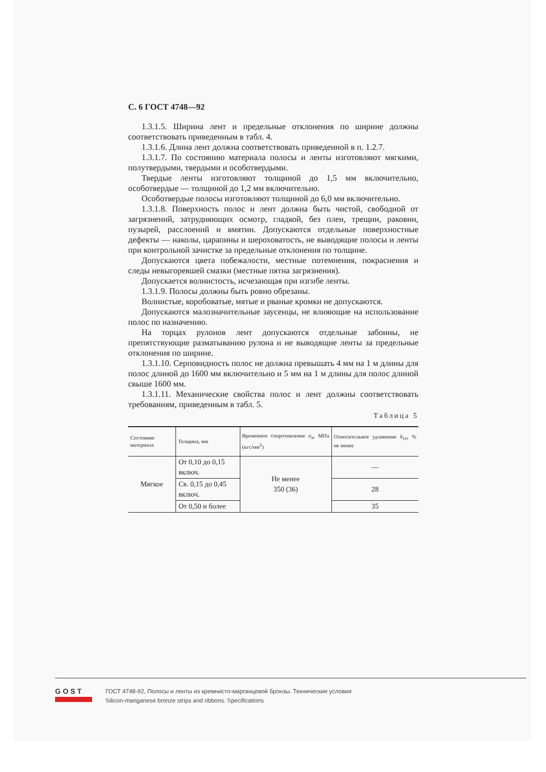С. 6 ГОСТ 4748—92
1.3.1.5. Ширина лент и предельные отклонения по ширине должны соответствовать приведенным в табл. 4.
1.3.1.6. Длина лент должна соответствовать приведенной в п. 1.2.7.
1.3.1.7. По состоянию материала полосы и ленты изготовляют мягкими, полутвердыми, твердыми и особотвердыми.
Твердые ленты изготовляют толщиной до 1,5 мм включительно, особотвердые — толщиной до 1,2 мм включительно.
Особотвердые полосы изготовляют толщиной до 6,0 мм включительно.
1.3.1.8. Поверхность полос и лент должна быть чистой, свободной от загрязнений, затрудняющих осмотр, гладкой, без плен, трещин, раковин, пузырей, расслоений и вмятин. Допускаются отдельные поверхностные дефекты — наколы, царапины и шероховатость, не выводящие полосы и ленты при контрольной зачистке за предельные отклонения по толщине.
Допускаются цвета побежалости, местные потемнения, покраснения и следы невыгоревшей смазки (местные пятна загрязнения).
Допускается волнистость, исчезающая при изгибе ленты.
1.3.1.9. Полосы должны быть ровно обрезаны.
Волнистые, коробоватые, мятые и рваные кромки не допускаются.
Допускаются малозначительные заусенцы, не влияющие на использование полос по назначению.
На торцах рулонов лент допускаются отдельные забоины, не препятствующие разматыванию рулона и не выводящие ленты за предельные отклонения по ширине.
1.3.1.10. Серповидность полос не должна превышать 4 мм на 1 м длины для полос длиной до 1600 мм включительно и 5 мм на 1 м длины для полос длиной свыше 1600 мм.
1.3.1.11. Механические свойства полос и лент должны соответствовать требованиям, приведенным в табл. 5.
Таблица 5
| Состояние материала | Толщина, мм | Временное сопротивление σ<sub>в</sub>, МПа (кгс/мм<sup>2</sup>) | Относительное удлинение δ<sub>10</sub>, % не менее |
| --- | --- | --- | --- |
| Мягкое | От 0,10 до 0,15 включ. | Не менее 350 (36) | — |
| | Св. 0,15 до 0,45 включ. | | 28 |
| | От 0,50 и более | | 35 |
GOST
ГОСТ 4748-92, Полосы и ленты из кремнисто-марганцевой бронзы. Технические условия
Silicon-manganese bronze strips and ribbons. Specifications